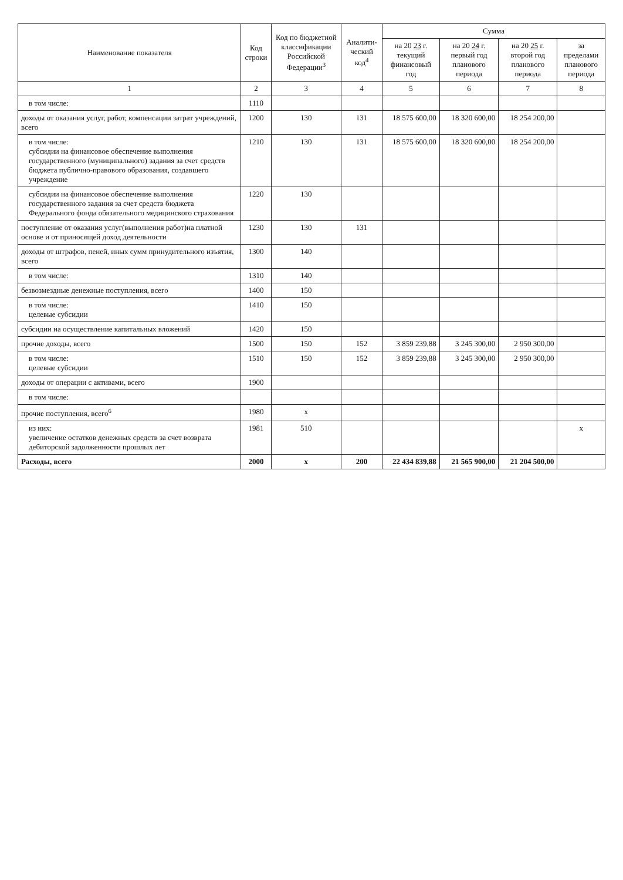| Наименование показателя | Код строки | Код по бюджетной классификации Российской Федерации<sup>3</sup> | Аналити-ческий код<sup>4</sup> | Сумма | | | |
| --- | --- | --- | --- | --- | --- | --- | --- |
| | | | | на 20 23 г. текущий финансовый год | на 20 24 г. первый год планового периода | на 20 25 г. второй год планового периода | за пределами планового периода |
| 1 | 2 | 3 | 4 | 5 | 6 | 7 | 8 |
| в том числе: | 1110 | | | | | | |
| доходы от оказания услуг, работ, компенсации затрат учреждений, всего | 1200 | 130 | 131 | 18 575 600,00 | 18 320 600,00 | 18 254 200,00 | |
| в том числе: субсидии на финансовое обеспечение выполнения государственного (муниципального) задания за счет средств бюджета публично-правового образования, создавшего учреждение | 1210 | 130 | 131 | 18 575 600,00 | 18 320 600,00 | 18 254 200,00 | |
| субсидии на финансовое обеспечение выполнения государственного задания за счет средств бюджета Федерального фонда обязательного медицинского страхования | 1220 | 130 | | | | | |
| поступление от оказания услуг(выполнения работ)на платной основе и от приносящей доход деятельности | 1230 | 130 | 131 | | | | |
| доходы от штрафов, пеней, иных сумм принудительного изъятия, всего | 1300 | 140 | | | | | |
| в том числе: | 1310 | 140 | | | | | |
| безвозмездные денежные поступления, всего | 1400 | 150 | | | | | |
| в том числе: целевые субсидии | 1410 | 150 | | | | | |
| субсидии на осуществление капитальных вложений | 1420 | 150 | | | | | |
| прочие доходы, всего | 1500 | 150 | 152 | 3 859 239,88 | 3 245 300,00 | 2 950 300,00 | |
| в том числе: целевые субсидии | 1510 | 150 | 152 | 3 859 239,88 | 3 245 300,00 | 2 950 300,00 | |
| доходы от операции с активами, всего | 1900 | | | | | | |
| в том числе: | | | | | | | |
| прочие поступления, всего<sup>6</sup> | 1980 | x | | | | | |
| из них: увеличение остатков денежных средств за счет возврата дебиторской задолженности прошлых лет | 1981 | 510 | | | | | x |
| Расходы, всего | 2000 | x | 200 | 22 434 839,88 | 21 565 900,00 | 21 204 500,00 | |